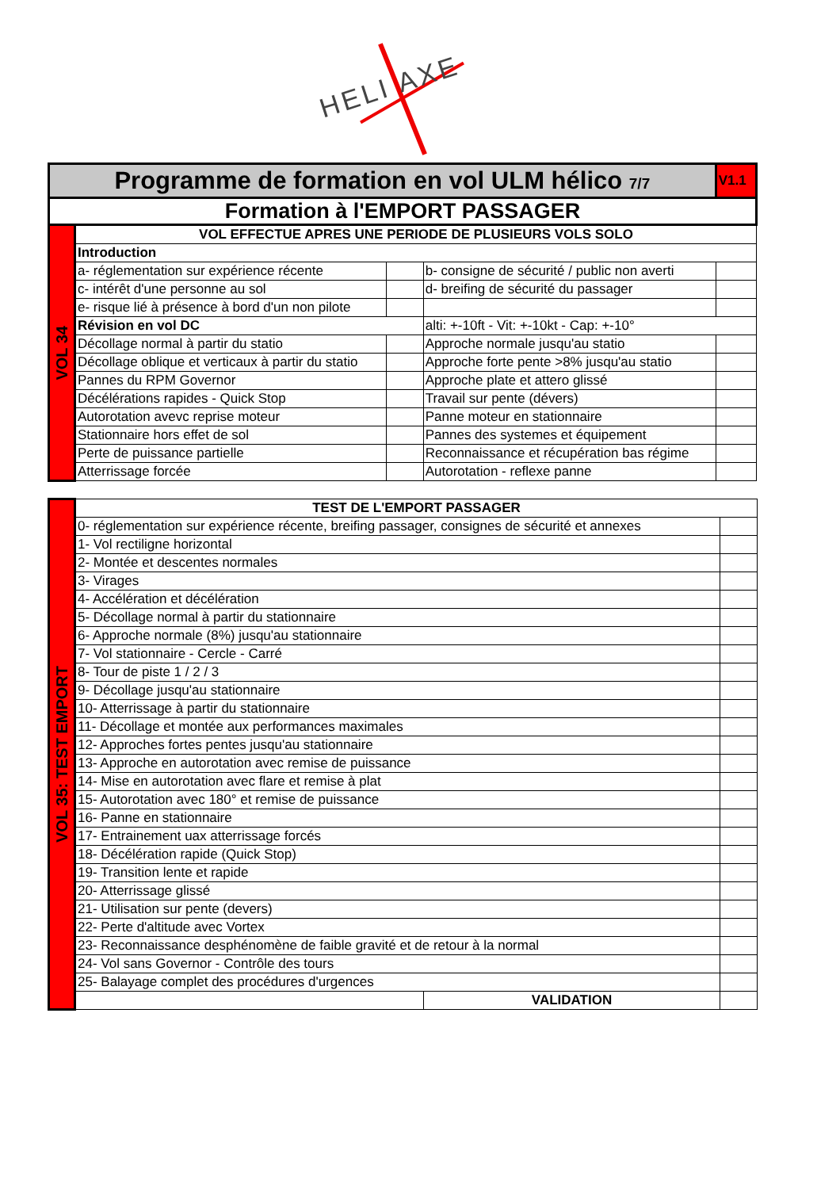HELI AXE
| Programme de formation en vol ULM hélico 7/7 | | | | | V1.1 |
| Formation à l'EMPORT PASSAGER | | | | | |
| VOL 34 | VOL EFFECTUE APRES UNE PERIODE DE PLUSIEURS VOLS SOLO | | | | |
| | Introduction | | | | |
| | a- réglementation sur expérience récente | | b- consigne de sécurité / public non averti | | |
| | c- intérêt d'une personne au sol | | d- breifing de sécurité du passager | | |
| | e- risque lié à présence à bord d'un non pilote | | | | |
| | Révision en vol DC | | alti: +-10ft - Vit: +-10kt - Cap: +-10° | | |
| | Décollage normal à partir du statio | | Approche normale jusqu'au statio | | |
| | Décollage oblique et verticaux à partir du statio | | Approche forte pente >8% jusqu'au statio | | |
| | Pannes du RPM Governor | | Approche plate et attero glissé | | |
| | Décélérations rapides - Quick Stop | | Travail sur pente (dévers) | | |
| | Autorotation avevc reprise moteur | | Panne moteur en stationnaire | | |
| | Stationnaire hors effet de sol | | Pannes des systemes et équipement | | |
| | Perte de puissance partielle | | Reconnaissance et récupération bas régime | | |
| | Atterrissage forcée | | Autorotation - reflexe panne | | |
| VOL 35: TEST EMPORT | TEST DE L'EMPORT PASSAGER | | |
| | 0- réglementation sur expérience récente, breifing passager, consignes de sécurité et annexes | | |
| | 1- Vol rectiligne horizontal | | |
| | 2- Montée et descentes normales | | |
| | 3- Virages | | |
| | 4- Accélération et décélération | | |
| | 5- Décollage normal à partir du stationnaire | | |
| | 6- Approche normale (8%) jusqu'au stationnaire | | |
| | 7- Vol stationnaire - Cercle - Carré | | |
| | 8- Tour de piste 1 / 2 / 3 | | |
| | 9- Décollage jusqu'au stationnaire | | |
| | 10- Atterrissage à partir du stationnaire | | |
| | 11- Décollage et montée aux performances maximales | | |
| | 12- Approches fortes pentes jusqu'au stationnaire | | |
| | 13- Approche en autorotation avec remise de puissance | | |
| | 14- Mise en autorotation avec flare et remise à plat | | |
| | 15- Autorotation avec 180° et remise de puissance | | |
| | 16- Panne en stationnaire | | |
| | 17- Entrainement uax atterrissage forcés | | |
| | 18- Décélération rapide (Quick Stop) | | |
| | 19- Transition lente et rapide | | |
| | 20- Atterrissage glissé | | |
| | 21- Utilisation sur pente (devers) | | |
| | 22- Perte d'altitude avec Vortex | | |
| | 23- Reconnaissance desphénomène de faible gravité et de retour à la normal | | |
| | 24- Vol sans Governor - Contrôle des tours | | |
| | 25- Balayage complet des procédures d'urgences | | |
| | | VALIDATION | |